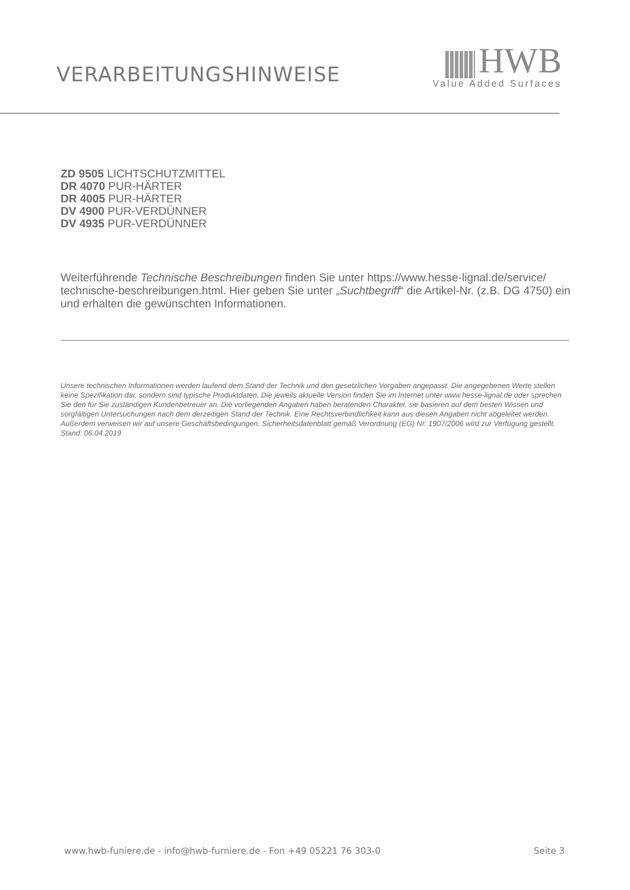VERARBEITUNGSHINWEISE
HWB
Value Added Surfaces
ZD 9505 LICHTSCHUTZMITTEL
DR 4070 PUR-HÄRTER
DR 4005 PUR-HÄRTER
DV 4900 PUR-VERDÜNNER
DV 4935 PUR-VERDÜNNER
Weiterführende Technische Beschreibungen finden Sie unter https://www.hesse-lignal.de/service/ technische-beschreibungen.html. Hier geben Sie unter „Suchtbegriff“ die Artikel-Nr. (z.B. DG 4750) ein und erhalten die gewünschten Informationen.
Unsere technischen Informationen werden laufend dem Stand der Technik und den gesetzlichen Vorgaben angepasst. Die angegebenen Werte stellen keine Spezifikation dar, sondern sind typische Produktdaten. Die jeweils aktuelle Version finden Sie im Internet unter www.hesse-lignal.de oder sprechen Sie den für Sie zuständigen Kundenbetreuer an. Die vorliegenden Angaben haben beratenden Charakter, sie basieren auf dem besten Wissen und sorgfältigen Untersuchungen nach dem derzeitigen Stand der Technik. Eine Rechtsverbindlichkeit kann aus diesen Angaben nicht abgeleitet werden. Außerdem verweisen wir auf unsere Geschäftsbedingungen. Sicherheitsdatenblatt gemäß Verordnung (EG) Nr. 1907/2006 wird zur Verfügung gestellt.
Stand: 06.04.2019
www.hwb-funiere.de - info@hwb-furniere.de - Fon +49 05221 76 303-0 Seite 3